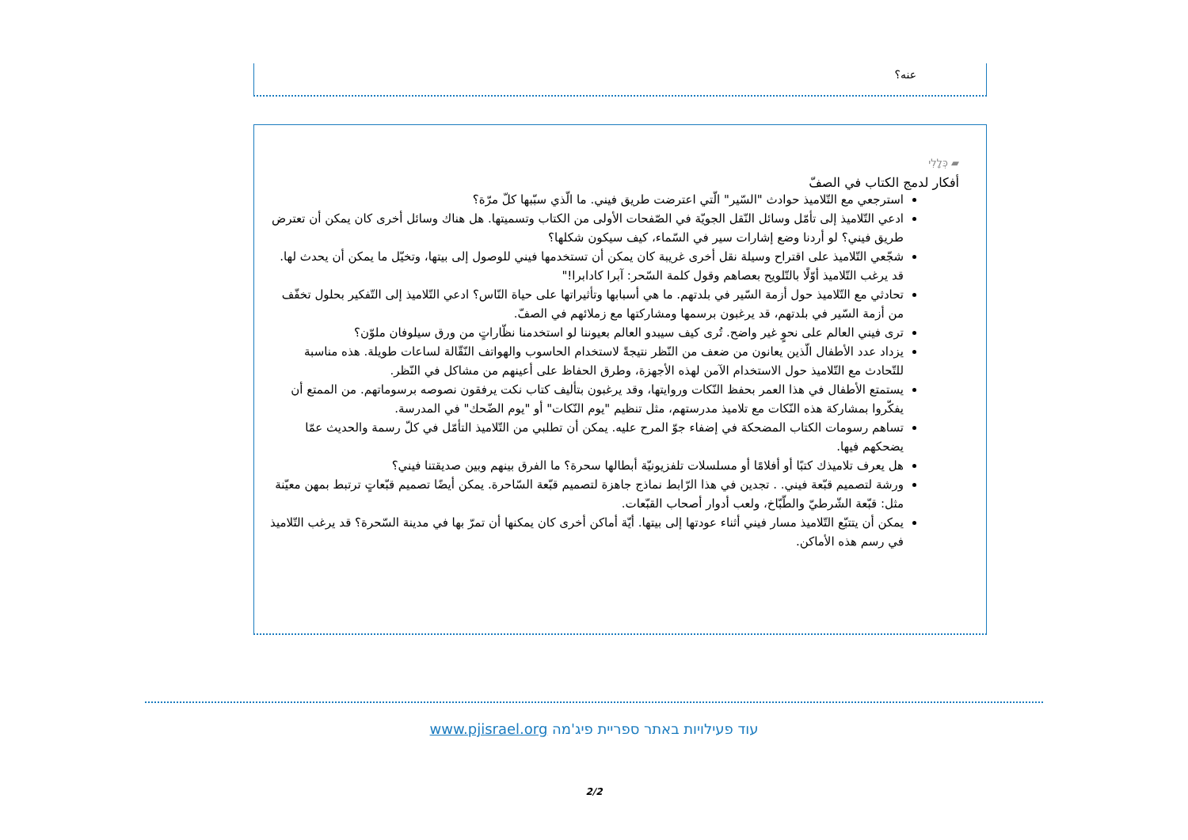عنه؟
▰ כְּלָלִי
أفكار لدمج الكتاب في الصفّ
استرجعي مع التّلاميذ حوادث "السّير" الّتي اعترضت طريق فيني. ما الّذي سبّبها كلّ مرّة؟
ادعي التّلاميذ إلى تأمّل وسائل النّقل الجويّة في الصّفحات الأولى من الكتاب وتسميتها. هل هناك وسائل أخرى كان يمكن أن تعترض طريق فيني؟ لو أردنا وضع إشارات سير في السّماء، كيف سيكون شكلها؟
شجّعي التّلاميذ على اقتراح وسيلة نقل أخرى غريبة كان يمكن أن تستخدمها فيني للوصول إلى بيتها، وتخيّل ما يمكن أن يحدث لها. قد يرغب التّلاميذ أوّلًا بالتّلويح بعصاهم وقول كلمة السّحر: آبرا كادابرا!"
تحادثي مع التّلاميذ حول أزمة السّير في بلدتهم. ما هي أسبابها وتأثيراتها على حياة النّاس؟ ادعي التّلاميذ إلى التّفكير بحلول تخفّف من أزمة السّير في بلدتهم، قد يرغبون برسمها ومشاركتها مع زملائهم في الصفّ.
ترى فيني العالم على نحوٍ غير واضح. تُرى كيف سيبدو العالم بعيوننا لو استخدمنا نظّاراتٍ من ورق سيلوفان ملوّن؟
يزداد عدد الأطفال الّذين يعانون من ضعف من النّظر نتيجةً لاستخدام الحاسوب والهواتف النّقّالة لساعات طويلة. هذه مناسبة للتّحادث مع التّلاميذ حول الاستخدام الآمن لهذه الأجهزة، وطرق الحفاظ على أعينهم من مشاكل في النّظر.
يستمتع الأطفال في هذا العمر بحفظ النّكات وروايتها، وقد يرغبون بتأليف كتاب نكت يرفقون نصوصه برسوماتهم. من الممتع أن يفكّروا بمشاركة هذه النّكات مع تلاميذ مدرستهم، مثل تنظيم "يوم النّكات" أو "يوم الضّحك" في المدرسة.
تساهم رسومات الكتاب المضحكة في إضفاء جوّ المرح عليه. يمكن أن تطلبي من التّلاميذ التأمّل في كلّ رسمة والحديث عمّا يضحكهم فيها.
هل يعرف تلاميذك كتبًا أو أفلامًا أو مسلسلات تلفزيونيّة أبطالها سحرة؟ ما الفرق بينهم وبين صديقتنا فيني؟
ورشة لتصميم قبّعة فيني. . تجدين في هذا الرّابط نماذج جاهزة لتصميم قبّعة السّاحرة. يمكن أيضًا تصميم قبّعاتٍ ترتبط بمهن معيّنة مثل: قبّعة الشّرطيّ والطّبّاخ، ولعب أدوار أصحاب القبّعات.
يمكن أن يتتبّع التّلاميذ مسار فيني أثناء عودتها إلى بيتها. أيّة أماكن أخرى كان يمكنها أن تمرّ بها في مدينة السّحرة؟ قد يرغب التّلاميذ في رسم هذه الأماكن.
עוד פעילויות באתר ספריית פיג'מה www.pjisrael.org
2/2